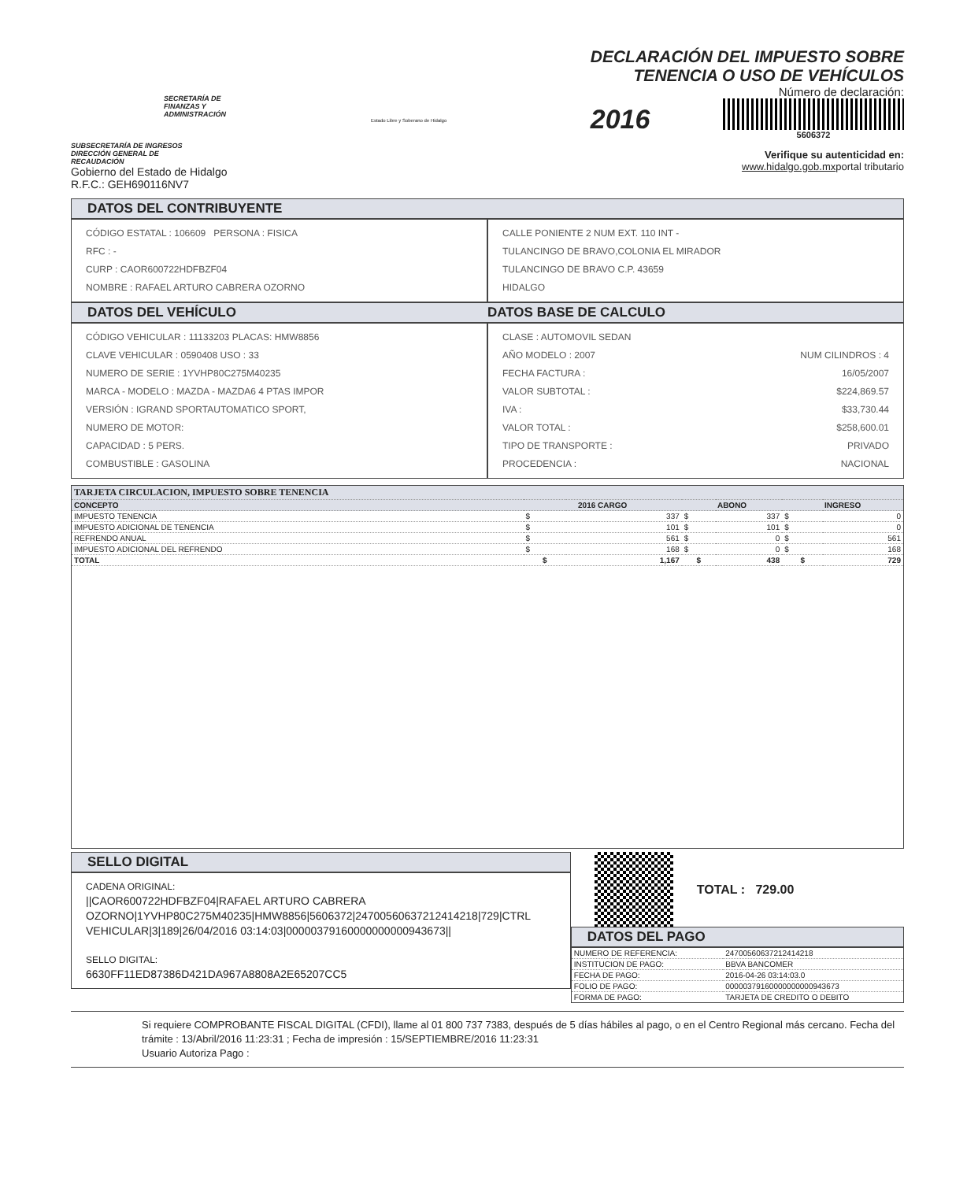SECRETARÍA DE
FINANZAS Y
ADMINISTRACIÓN
SUBSECRETARÍA DE INGRESOS
DIRECCIÓN GENERAL DE
RECAUDACIÓN
Gobierno del Estado de Hidalgo
R.F.C.: GEH690116NV7
Estado Libre y Soberano de Hidalgo
DECLARACIÓN DEL IMPUESTO SOBRE
TENENCIA O USO DE VEHÍCULOS
Número de declaración:
2016
5606372
Verifique su autenticidad en:
www.hidalgo.gob.mxportal tributario
DATOS DEL CONTRIBUYENTE
CÓDIGO ESTATAL : 106609 PERSONA : FISICA
RFC : -
CURP : CAOR600722HDFBZF04
NOMBRE : RAFAEL ARTURO CABRERA OZORNO
CALLE PONIENTE 2 NUM EXT. 110 INT -
TULANCINGO DE BRAVO,COLONIA EL MIRADOR
TULANCINGO DE BRAVO C.P. 43659
HIDALGO
DATOS DEL VEHÍCULO DATOS BASE DE CALCULO
CÓDIGO VEHICULAR : 11133203 PLACAS: HMW8856
CLAVE VEHICULAR : 0590408 USO : 33
NUMERO DE SERIE : 1YVHP80C275M40235
MARCA - MODELO : MAZDA - MAZDA6 4 PTAS IMPOR
VERSIÓN : IGRAND SPORTAUTOMATICO SPORT,
NUMERO DE MOTOR:
CAPACIDAD : 5 PERS.
COMBUSTIBLE : GASOLINA
CLASE : AUTOMOVIL SEDAN
AÑO MODELO : 2007 NUM CILINDROS : 4
FECHA FACTURA : 16/05/2007
VALOR SUBTOTAL : $224,869.57
IVA : $33,730.44
VALOR TOTAL : $258,600.01
TIPO DE TRANSPORTE : PRIVADO
PROCEDENCIA : NACIONAL
| TARJETA CIRCULACION, IMPUESTO SOBRE TENENCIA | | | | | | |
| --- | --- | --- | --- | --- | --- | --- |
| CONCEPTO | 2016 CARGO | | ABONO | | INGRESO | |
| IMPUESTO TENENCIA | $ | 337 | $ | 337 | $ | 0 |
| IMPUESTO ADICIONAL DE TENENCIA | $ | 101 | $ | 101 | $ | 0 |
| REFRENDO ANUAL | $ | 561 | $ | 0 | $ | 561 |
| IMPUESTO ADICIONAL DEL REFRENDO | $ | 168 | $ | 0 | $ | 168 |
| TOTAL | $ | 1,167 | $ | 438 | $ | 729 |
SELLO DIGITAL
CADENA ORIGINAL:
||CAOR600722HDFBZF04|RAFAEL ARTURO CABRERA OZORNO|1YVHP80C275M40235|HMW8856|5606372|24700560637212414218|729|CTRL VEHICULAR|3|189|26/04/2016 03:14:03|00000379160000000000943673||
SELLO DIGITAL:
6630FF11ED87386D421DA967A8808A2E65207CC5
TOTAL : 729.00
DATOS DEL PAGO
| NUMERO DE REFERENCIA: | 24700560637212414218 |
| INSTITUCION DE PAGO: | BBVA BANCOMER |
| FECHA DE PAGO: | 2016-04-26 03:14:03.0 |
| FOLIO DE PAGO: | 00000379160000000000943673 |
| FORMA DE PAGO: | TARJETA DE CREDITO O DEBITO |
Si requiere COMPROBANTE FISCAL DIGITAL (CFDI), llame al 01 800 737 7383, después de 5 días hábiles al pago, o en el Centro Regional más cercano. Fecha del trámite : 13/Abril/2016 11:23:31 ; Fecha de impresión : 15/SEPTIEMBRE/2016 11:23:31
Usuario Autoriza Pago :